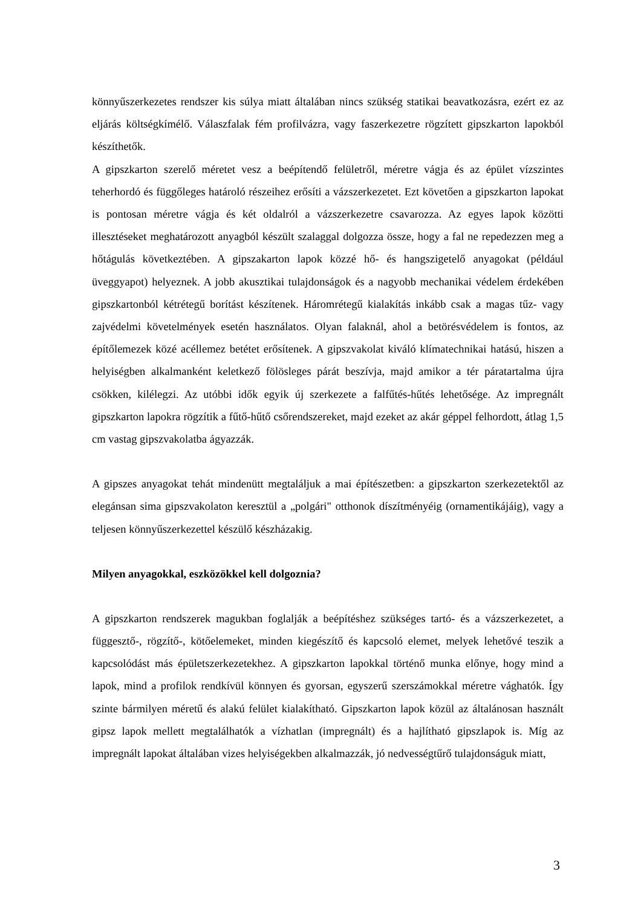könnyűszerkezetes rendszer kis súlya miatt általában nincs szükség statikai beavatkozásra, ezért ez az eljárás költségkímélő. Válaszfalak fém profilvázra, vagy faszerkezetre rögzített gipszkarton lapokból készíthetők.
A gipszkarton szerelő méretet vesz a beépítendő felületről, méretre vágja és az épület vízszintes teherhordó és függőleges határoló részeihez erősíti a vázszerkezetet. Ezt követően a gipszkarton lapokat is pontosan méretre vágja és két oldalról a vázszerkezetre csavarozza. Az egyes lapok közötti illesztéseket meghatározott anyagból készült szalaggal dolgozza össze, hogy a fal ne repedezzen meg a hőtágulás következtében. A gipszakarton lapok közzé hő- és hangszigetelő anyagokat (például üveggyapot) helyeznek. A jobb akusztikai tulajdonságok és a nagyobb mechanikai védelem érdekében gipszkartonból kétrétegű borítást készítenek. Háromrétegű kialakítás inkább csak a magas tűz- vagy zajvédelmi követelmények esetén használatos. Olyan falaknál, ahol a betörésvédelem is fontos, az építőlemezek közé acéllemez betétet erősítenek. A gipszvakolat kiváló klímatechnikai hatású, hiszen a helyiségben alkalmanként keletkező fölösleges párát beszívja, majd amikor a tér páratartalma újra csökken, kilélegzi. Az utóbbi idők egyik új szerkezete a falfűtés-hűtés lehetősége. Az impregnált gipszkarton lapokra rögzítik a fűtő-hűtő csőrendszereket, majd ezeket az akár géppel felhordott, átlag 1,5 cm vastag gipszvakolatba ágyazzák.
A gipszes anyagokat tehát mindenütt megtaláljuk a mai építészetben: a gipszkarton szerkezetektől az elegánsan sima gipszvakolaton keresztül a „polgári" otthonok díszítményéig (ornamentikájáig), vagy a teljesen könnyűszerkezettel készülő készházakig.
Milyen anyagokkal, eszközökkel kell dolgoznia?
A gipszkarton rendszerek magukban foglalják a beépítéshez szükséges tartó- és a vázszerkezetet, a függesztő-, rögzítő-, kötőelemeket, minden kiegészítő és kapcsoló elemet, melyek lehetővé teszik a kapcsolódást más épületszerkezetekhez. A gipszkarton lapokkal történő munka előnye, hogy mind a lapok, mind a profilok rendkívül könnyen és gyorsan, egyszerű szerszámokkal méretre vághatók. Így szinte bármilyen méretű és alakú felület kialakítható. Gipszkarton lapok közül az általánosan használt gipsz lapok mellett megtalálhatók a vízhatlan (impregnált) és a hajlítható gipszlapok is. Míg az impregnált lapokat általában vizes helyiségekben alkalmazzák, jó nedvességtűrő tulajdonságuk miatt,
3